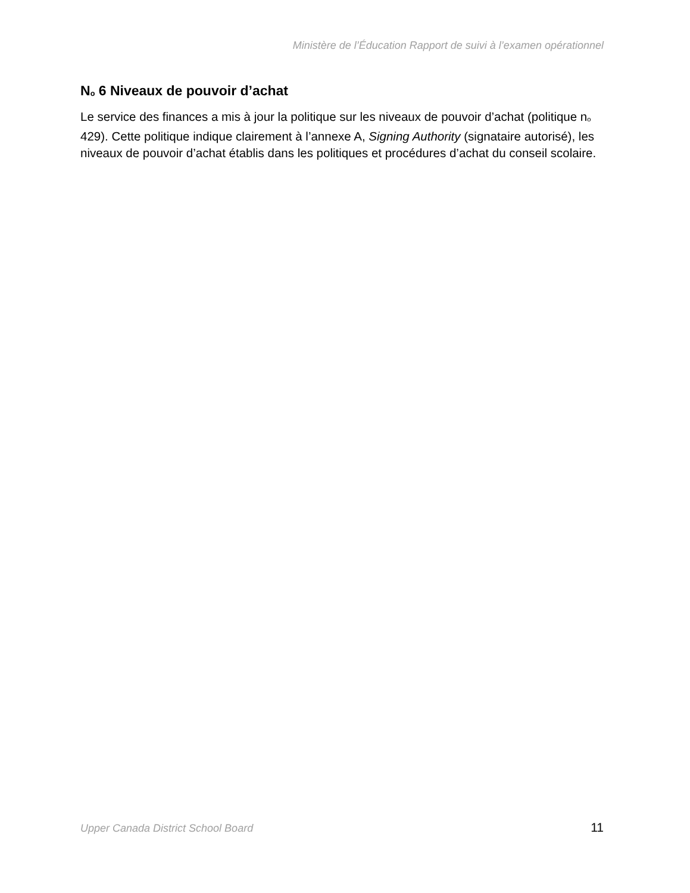Ministère de l’Éducation Rapport de suivi à l’examen opérationnel
No 6 Niveaux de pouvoir d’achat
Le service des finances a mis à jour la politique sur les niveaux de pouvoir d’achat (politique no 429). Cette politique indique clairement à l’annexe A, Signing Authority (signataire autorisé), les niveaux de pouvoir d’achat établis dans les politiques et procédures d’achat du conseil scolaire.
Upper Canada District School Board 11